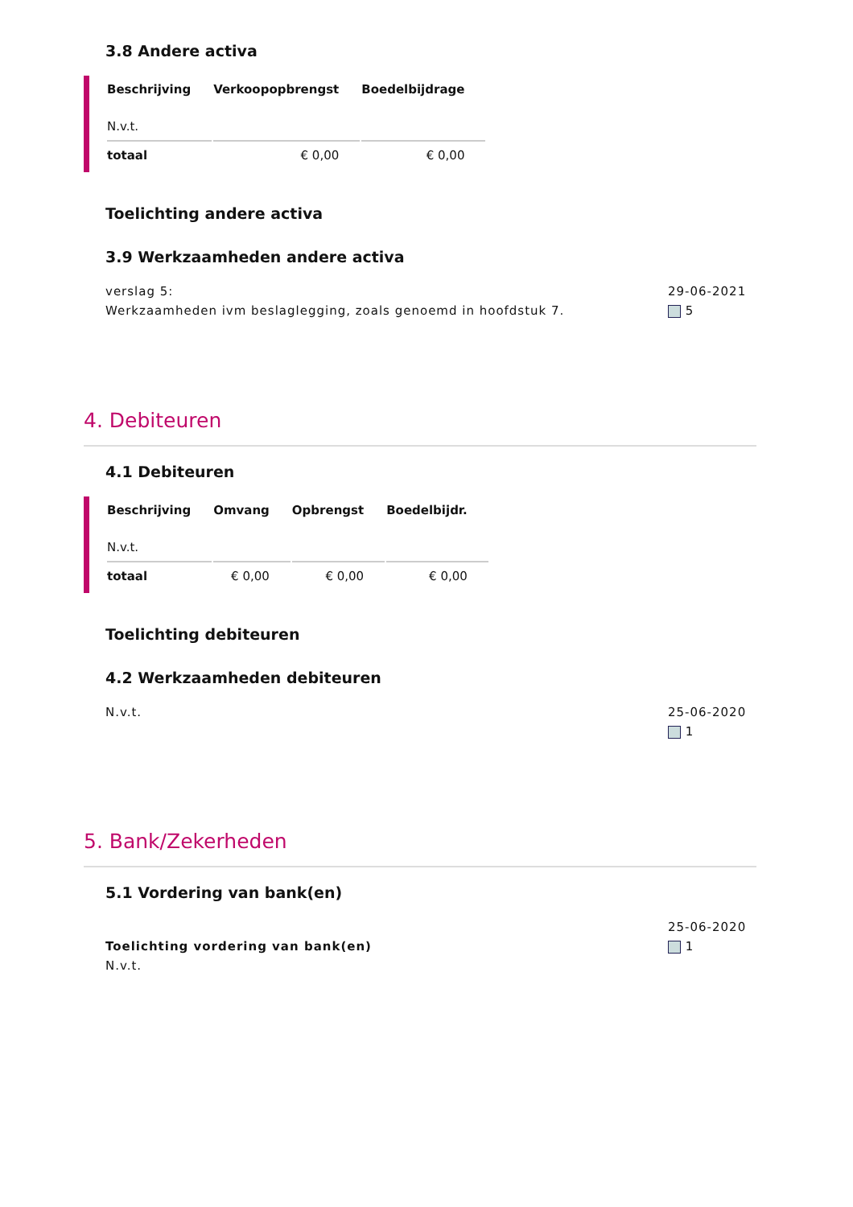3.8 Andere activa
| Beschrijving | Verkoopopbrengst | Boedelbijdrage |
| --- | --- | --- |
| N.v.t. | | |
| totaal | € 0,00 | € 0,00 |
Toelichting andere activa
3.9 Werkzaamheden andere activa
verslag 5:
Werkzaamheden ivm beslaglegging, zoals genoemd in hoofdstuk 7.
29-06-2021
5
4. Debiteuren
4.1 Debiteuren
| Beschrijving | Omvang | Opbrengst | Boedelbijdr. |
| --- | --- | --- | --- |
| N.v.t. | | | |
| totaal | € 0,00 | € 0,00 | € 0,00 |
Toelichting debiteuren
4.2 Werkzaamheden debiteuren
N.v.t. 25-06-2020
1
5. Bank/Zekerheden
5.1 Vordering van bank(en)
Toelichting vordering van bank(en)
N.v.t.
25-06-2020
1